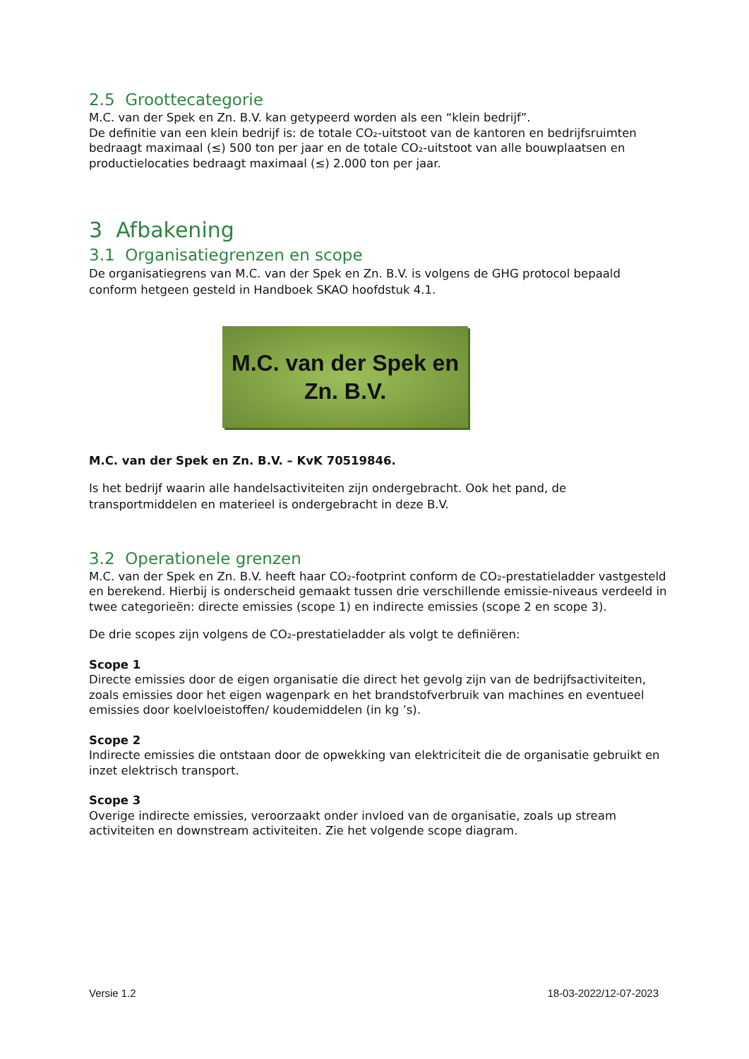2.5 Groottecategorie
M.C. van der Spek en Zn. B.V. kan getypeerd worden als een “klein bedrijf”.
De definitie van een klein bedrijf is: de totale CO₂-uitstoot van de kantoren en bedrijfsruimten bedraagt maximaal (≤) 500 ton per jaar en de totale CO₂-uitstoot van alle bouwplaatsen en productielocaties bedraagt maximaal (≤) 2.000 ton per jaar.
3 Afbakening
3.1 Organisatiegrenzen en scope
De organisatiegrens van M.C. van der Spek en Zn. B.V. is volgens de GHG protocol bepaald conform hetgeen gesteld in Handboek SKAO hoofdstuk 4.1.
M.C. van der Spek en
Zn. B.V.
M.C. van der Spek en Zn. B.V. – KvK 70519846.
Is het bedrijf waarin alle handelsactiviteiten zijn ondergebracht. Ook het pand, de transportmiddelen en materieel is ondergebracht in deze B.V.
3.2 Operationele grenzen
M.C. van der Spek en Zn. B.V. heeft haar CO₂-footprint conform de CO₂-prestatieladder vastgesteld en berekend. Hierbij is onderscheid gemaakt tussen drie verschillende emissie-niveaus verdeeld in twee categorieën: directe emissies (scope 1) en indirecte emissies (scope 2 en scope 3).
De drie scopes zijn volgens de CO₂-prestatieladder als volgt te definiëren:
Scope 1
Directe emissies door de eigen organisatie die direct het gevolg zijn van de bedrijfsactiviteiten, zoals emissies door het eigen wagenpark en het brandstofverbruik van machines en eventueel emissies door koelvloeistoffen/ koudemiddelen (in kg ’s).
Scope 2
Indirecte emissies die ontstaan door de opwekking van elektriciteit die de organisatie gebruikt en inzet elektrisch transport.
Scope 3
Overige indirecte emissies, veroorzaakt onder invloed van de organisatie, zoals up stream activiteiten en downstream activiteiten. Zie het volgende scope diagram.
Versie 1.2 18-03-2022/12-07-2023